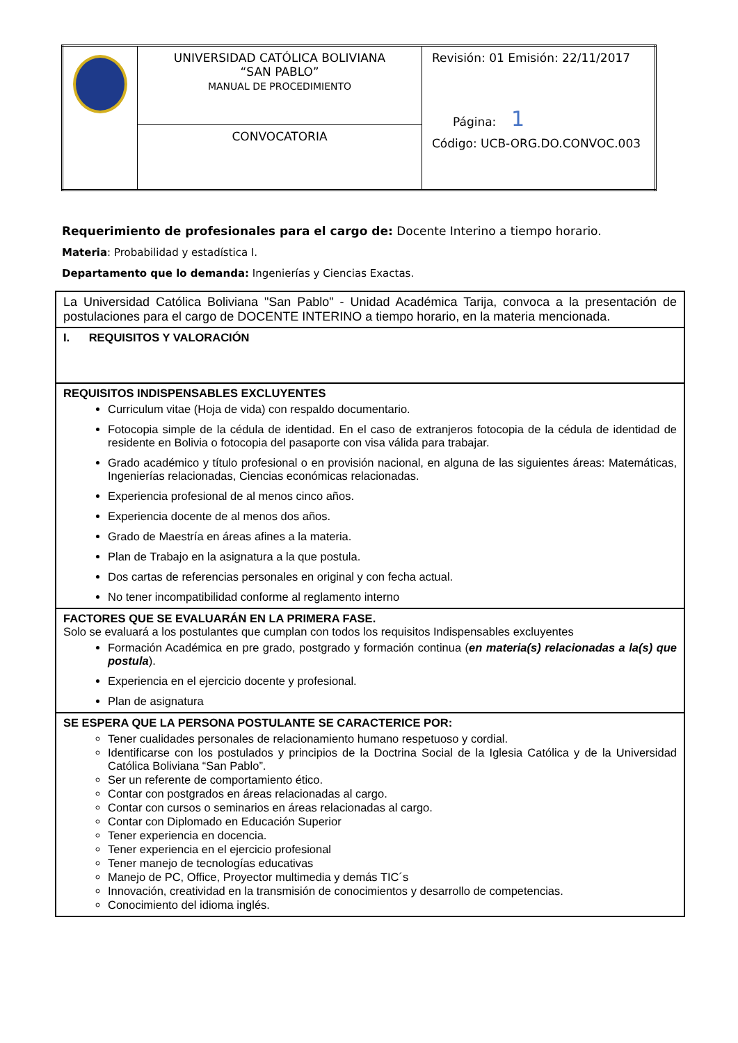| | UNIVERSIDAD CATÓLICA BOLIVIANA “SAN PABLO” MANUAL DE PROCEDIMIENTO | Revisión: 01 Emisión: 22/11/2017 Página: 1 Código: UCB-ORG.DO.CONVOC.003 |
| | CONVOCATORIA | |
Requerimiento de profesionales para el cargo de: Docente Interino a tiempo horario.
Materia: Probabilidad y estadística I.
Departamento que lo demanda: Ingenierías y Ciencias Exactas.
| La Universidad Católica Boliviana "San Pablo" - Unidad Académica Tarija, convoca a la presentación de postulaciones para el cargo de DOCENTE INTERINO a tiempo horario, en la materia mencionada. |
| I. REQUISITOS Y VALORACIÓN |
| REQUISITOS INDISPENSABLES EXCLUYENTES Curriculum vitae (Hoja de vida) con respaldo documentario. Fotocopia simple de la cédula de identidad. En el caso de extranjeros fotocopia de la cédula de identidad de residente en Bolivia o fotocopia del pasaporte con visa válida para trabajar. Grado académico y título profesional o en provisión nacional, en alguna de las siguientes áreas: Matemáticas, Ingenierías relacionadas, Ciencias económicas relacionadas. Experiencia profesional de al menos cinco años. Experiencia docente de al menos dos años. Grado de Maestría en áreas afines a la materia. Plan de Trabajo en la asignatura a la que postula. Dos cartas de referencias personales en original y con fecha actual. No tener incompatibilidad conforme al reglamento interno |
| FACTORES QUE SE EVALUARÁN EN LA PRIMERA FASE. Solo se evaluará a los postulantes que cumplan con todos los requisitos Indispensables excluyentes Formación Académica en pre grado, postgrado y formación continua ( en materia(s) relacionadas a la(s) que postula ). Experiencia en el ejercicio docente y profesional. Plan de asignatura |
| SE ESPERA QUE LA PERSONA POSTULANTE SE CARACTERICE POR: Tener cualidades personales de relacionamiento humano respetuoso y cordial. Identificarse con los postulados y principios de la Doctrina Social de la Iglesia Católica y de la Universidad Católica Boliviana “San Pablo”. Ser un referente de comportamiento ético. Contar con postgrados en áreas relacionadas al cargo. Contar con cursos o seminarios en áreas relacionadas al cargo. Contar con Diplomado en Educación Superior Tener experiencia en docencia. Tener experiencia en el ejercicio profesional Tener manejo de tecnologías educativas Manejo de PC, Office, Proyector multimedia y demás TIC´s Innovación, creatividad en la transmisión de conocimientos y desarrollo de competencias. Conocimiento del idioma inglés. |